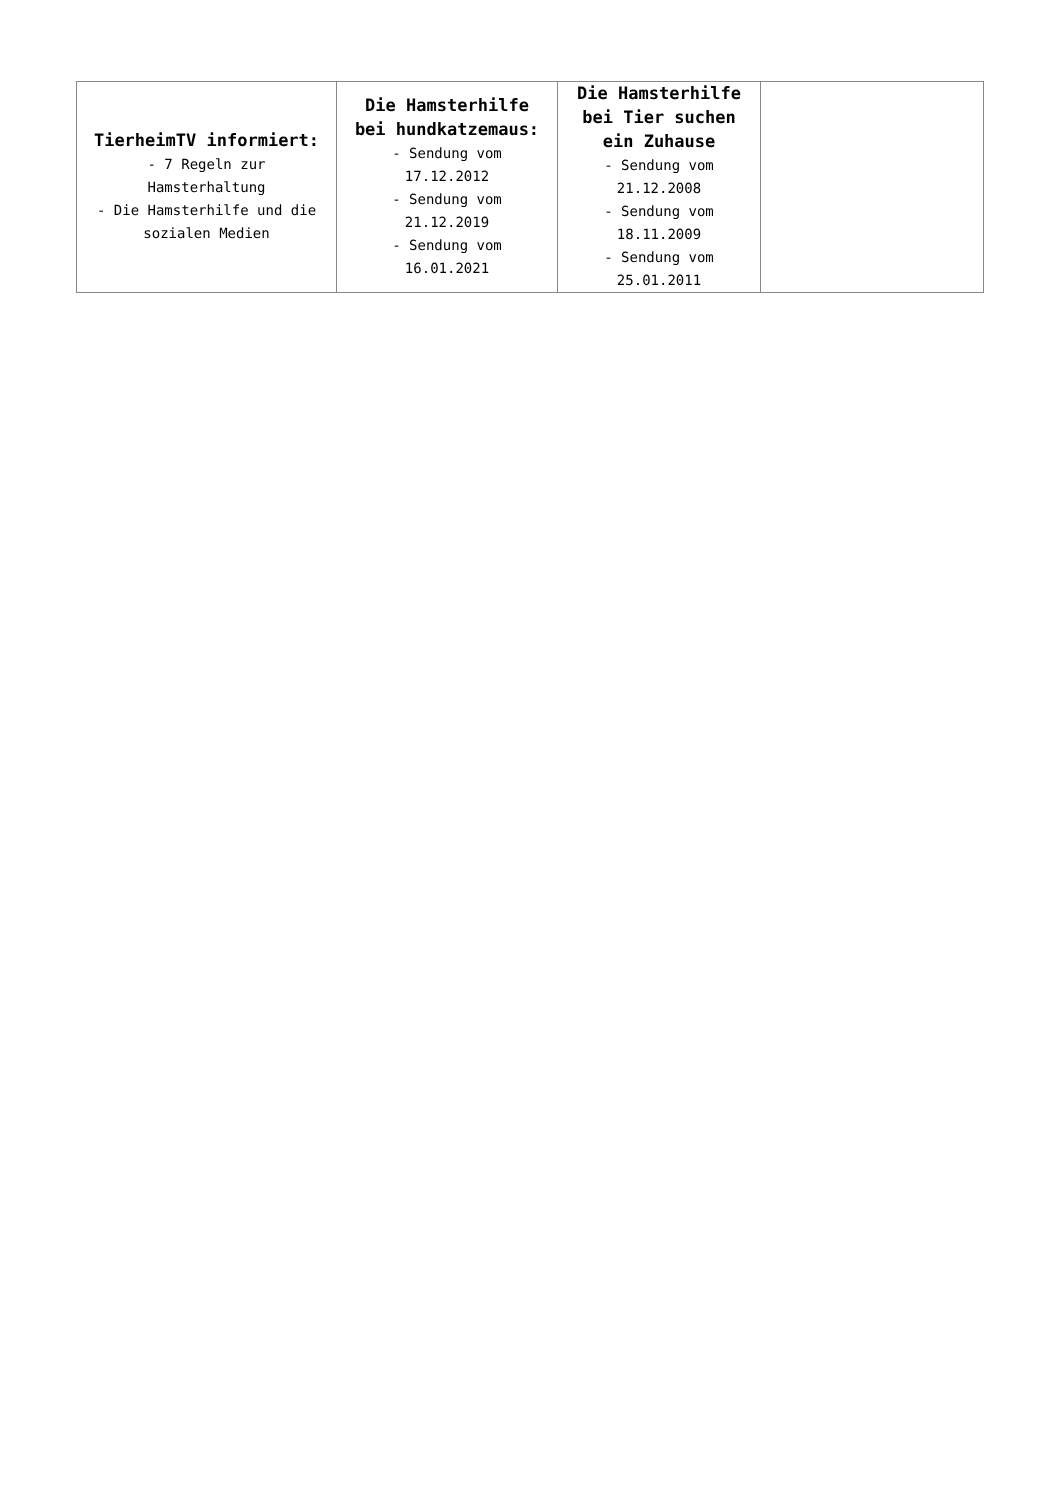| TierheimTV informiert: - 7 Regeln zur Hamsterhaltung - Die Hamsterhilfe und die sozialen Medien | Die Hamsterhilfe bei hundkatzemaus: - Sendung vom 17.12.2012 - Sendung vom 21.12.2019 - Sendung vom 16.01.2021 | Die Hamsterhilfe bei Tier suchen ein Zuhause - Sendung vom 21.12.2008 - Sendung vom 18.11.2009 - Sendung vom 25.01.2011 | |